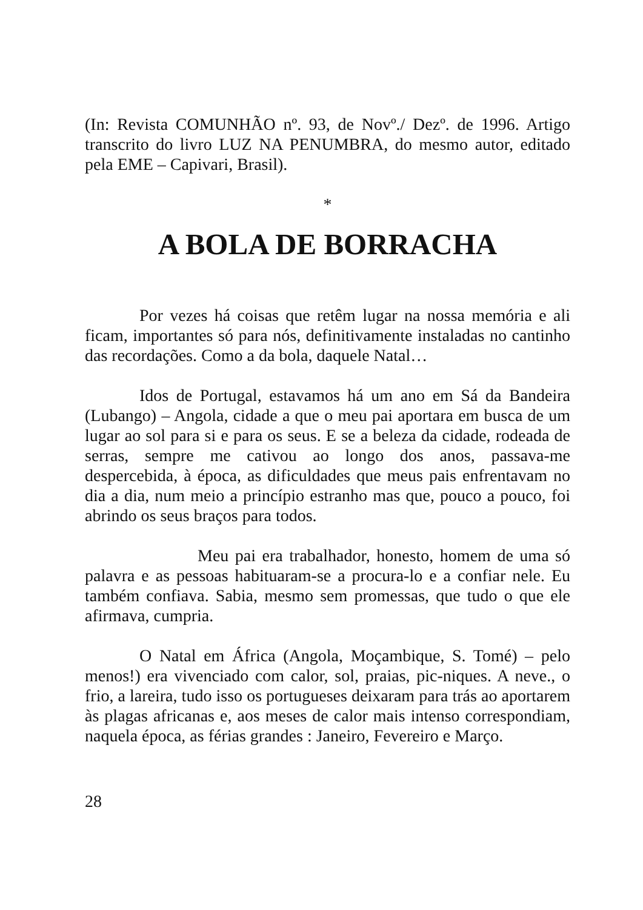(In: Revista COMUNHÃO nº. 93, de Novº./ Dezº. de 1996. Artigo transcrito do livro LUZ NA PENUMBRA, do mesmo autor, editado pela EME – Capivari, Brasil).
*
A BOLA DE BORRACHA
Por vezes há coisas que retêm lugar na nossa memória e ali ficam, importantes só para nós, definitivamente instaladas no cantinho das recordações. Como a da bola, daquele Natal…
Idos de Portugal, estavamos há um ano em Sá da Bandeira (Lubango) – Angola, cidade a que o meu pai aportara em busca de um lugar ao sol para si e para os seus. E se a beleza da cidade, rodeada de serras, sempre me cativou ao longo dos anos, passava-me despercebida, à época, as dificuldades que meus pais enfrentavam no dia a dia, num meio a princípio estranho mas que, pouco a pouco, foi abrindo os seus braços para todos.
Meu pai era trabalhador, honesto, homem de uma só palavra e as pessoas habituaram-se a procura-lo e a confiar nele. Eu também confiava. Sabia, mesmo sem promessas, que tudo o que ele afirmava, cumpria.
O Natal em África (Angola, Moçambique, S. Tomé) – pelo menos!) era vivenciado com calor, sol, praias, pic-niques. A neve., o frio, a lareira, tudo isso os portugueses deixaram para trás ao aportarem às plagas africanas e, aos meses de calor mais intenso correspondiam, naquela época, as férias grandes : Janeiro, Fevereiro e Março.
28